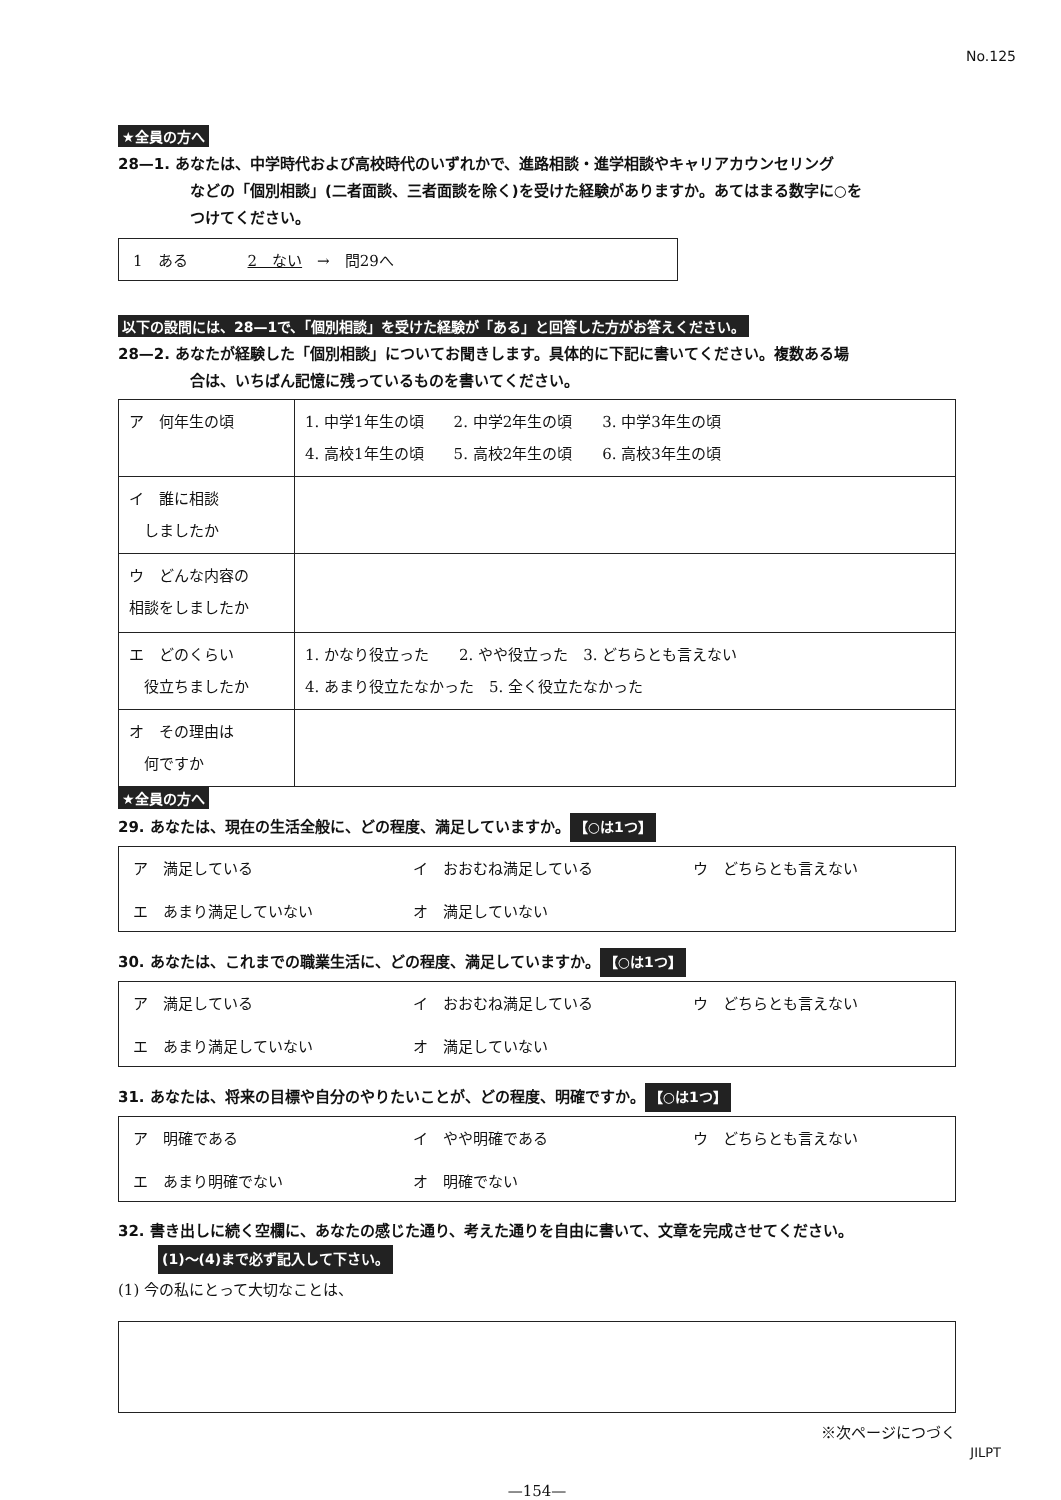No.125
★全員の方へ
28—1. あなたは、中学時代および高校時代のいずれかで、進路相談・進学相談やキャリアカウンセリング
などの「個別相談」(二者面談、三者面談を除く)を受けた経験がありますか。あてはまる数字に○を
つけてください。
1　ある　　　　2　ない　→　問29へ
以下の設問には、28—1で、「個別相談」を受けた経験が「ある」と回答した方がお答えください。
28—2. あなたが経験した「個別相談」についてお聞きします。具体的に下記に書いてください。複数ある場
合は、いちばん記憶に残っているものを書いてください。
| ア 何年生の頃 | 1. 中学1年生の頃 2. 中学2年生の頃 3. 中学3年生の頃 4. 高校1年生の頃 5. 高校2年生の頃 6. 高校3年生の頃 |
| イ 誰に相談 しましたか | |
| ウ どんな内容の 相談をしましたか | |
| エ どのくらい 役立ちましたか | 1. かなり役立った 2. やや役立った 3. どちらとも言えない 4. あまり役立たなかった 5. 全く役立たなかった |
| オ その理由は 何ですか | |
★全員の方へ
29. あなたは、現在の生活全般に、どの程度、満足していますか。 【○は1つ】
ア　満足している イ　おおむね満足している ウ　どちらとも言えない エ　あまり満足していない オ　満足していない
30. あなたは、これまでの職業生活に、どの程度、満足していますか。 【○は1つ】
ア　満足している イ　おおむね満足している ウ　どちらとも言えない エ　あまり満足していない オ　満足していない
31. あなたは、将来の目標や自分のやりたいことが、どの程度、明確ですか。 【○は1つ】
ア　明確である イ　やや明確である ウ　どちらとも言えない エ　あまり明確でない オ　明確でない
32. 書き出しに続く空欄に、あなたの感じた通り、考えた通りを自由に書いて、文章を完成させてください。
(1)～(4)まで必ず記入して下さい。
(1) 今の私にとって大切なことは、
※次ページにつづく
—154—
JILPT